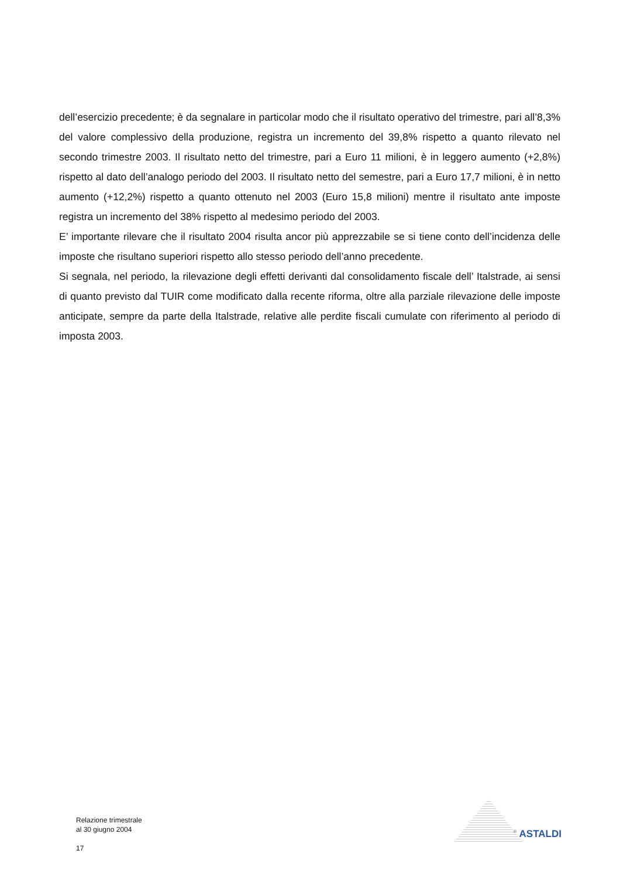dell’esercizio precedente; è da segnalare in particolar modo che il risultato operativo del trimestre, pari all’8,3% del valore complessivo della produzione, registra un incremento del 39,8% rispetto a quanto rilevato nel secondo trimestre 2003. Il risultato netto del trimestre, pari a Euro 11 milioni, è in leggero aumento (+2,8%) rispetto al dato dell’analogo periodo del 2003. Il risultato netto del semestre, pari a Euro 17,7 milioni, è in netto aumento (+12,2%) rispetto a quanto ottenuto nel 2003 (Euro 15,8 milioni) mentre il risultato ante imposte registra un incremento del 38% rispetto al medesimo periodo del 2003.
E’ importante rilevare che il risultato 2004 risulta ancor più apprezzabile se si tiene conto dell’incidenza delle imposte che risultano superiori rispetto allo stesso periodo dell’anno precedente.
Si segnala, nel periodo, la rilevazione degli effetti derivanti dal consolidamento fiscale dell’ Italstrade, ai sensi di quanto previsto dal TUIR come modificato dalla recente riforma, oltre alla parziale rilevazione delle imposte anticipate, sempre da parte della Italstrade, relative alle perdite fiscali cumulate con riferimento al periodo di imposta 2003.
Relazione trimestrale
al 30 giugno 2004
17
<sup>®</sup> ASTALDI